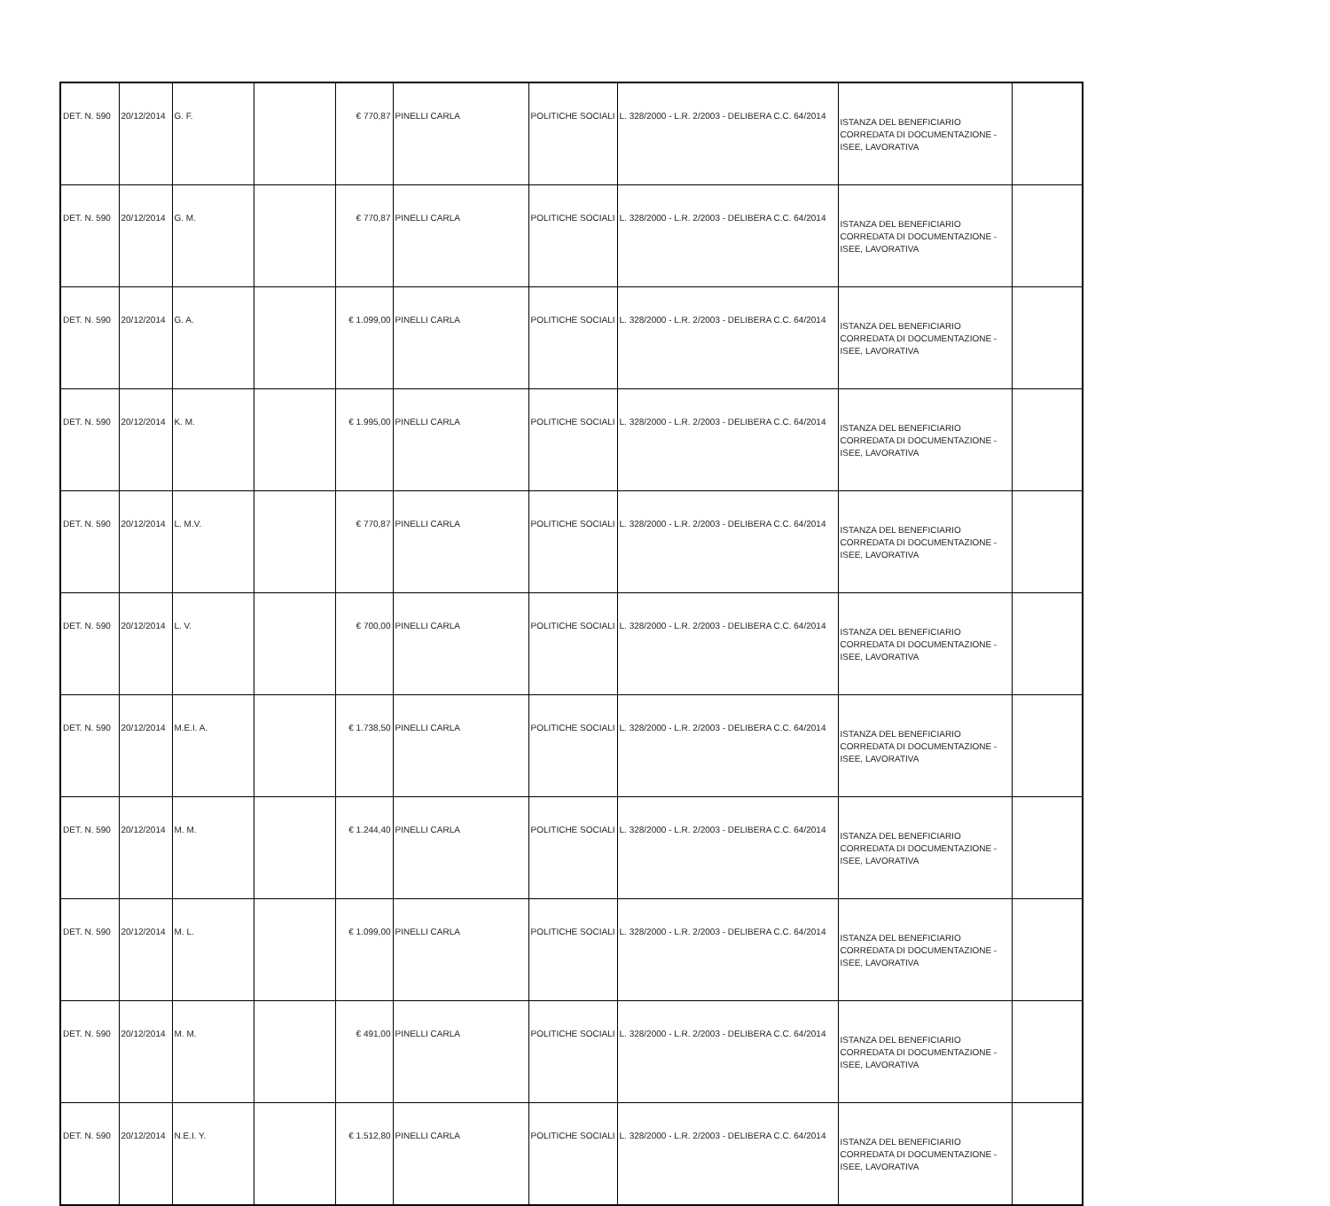| DET. N. 590 | 20/12/2014 | G. F. | | € 770,87 | PINELLI CARLA | POLITICHE SOCIALI | L. 328/2000 - L.R. 2/2003 - DELIBERA C.C. 64/2014 | ISTANZA DEL BENEFICIARIO CORREDATA DI DOCUMENTAZIONE - ISEE, LAVORATIVA | |
| DET. N. 590 | 20/12/2014 | G. M. | | € 770,87 | PINELLI CARLA | POLITICHE SOCIALI | L. 328/2000 - L.R. 2/2003 - DELIBERA C.C. 64/2014 | ISTANZA DEL BENEFICIARIO CORREDATA DI DOCUMENTAZIONE - ISEE, LAVORATIVA | |
| DET. N. 590 | 20/12/2014 | G. A. | | € 1.099,00 | PINELLI CARLA | POLITICHE SOCIALI | L. 328/2000 - L.R. 2/2003 - DELIBERA C.C. 64/2014 | ISTANZA DEL BENEFICIARIO CORREDATA DI DOCUMENTAZIONE - ISEE, LAVORATIVA | |
| DET. N. 590 | 20/12/2014 | K. M. | | € 1.995,00 | PINELLI CARLA | POLITICHE SOCIALI | L. 328/2000 - L.R. 2/2003 - DELIBERA C.C. 64/2014 | ISTANZA DEL BENEFICIARIO CORREDATA DI DOCUMENTAZIONE - ISEE, LAVORATIVA | |
| DET. N. 590 | 20/12/2014 | L. M.V. | | € 770,87 | PINELLI CARLA | POLITICHE SOCIALI | L. 328/2000 - L.R. 2/2003 - DELIBERA C.C. 64/2014 | ISTANZA DEL BENEFICIARIO CORREDATA DI DOCUMENTAZIONE - ISEE, LAVORATIVA | |
| DET. N. 590 | 20/12/2014 | L. V. | | € 700,00 | PINELLI CARLA | POLITICHE SOCIALI | L. 328/2000 - L.R. 2/2003 - DELIBERA C.C. 64/2014 | ISTANZA DEL BENEFICIARIO CORREDATA DI DOCUMENTAZIONE - ISEE, LAVORATIVA | |
| DET. N. 590 | 20/12/2014 | M.E.I. A. | | € 1.738,50 | PINELLI CARLA | POLITICHE SOCIALI | L. 328/2000 - L.R. 2/2003 - DELIBERA C.C. 64/2014 | ISTANZA DEL BENEFICIARIO CORREDATA DI DOCUMENTAZIONE - ISEE, LAVORATIVA | |
| DET. N. 590 | 20/12/2014 | M. M. | | € 1.244,40 | PINELLI CARLA | POLITICHE SOCIALI | L. 328/2000 - L.R. 2/2003 - DELIBERA C.C. 64/2014 | ISTANZA DEL BENEFICIARIO CORREDATA DI DOCUMENTAZIONE - ISEE, LAVORATIVA | |
| DET. N. 590 | 20/12/2014 | M. L. | | € 1.099,00 | PINELLI CARLA | POLITICHE SOCIALI | L. 328/2000 - L.R. 2/2003 - DELIBERA C.C. 64/2014 | ISTANZA DEL BENEFICIARIO CORREDATA DI DOCUMENTAZIONE - ISEE, LAVORATIVA | |
| DET. N. 590 | 20/12/2014 | M. M. | | € 491,00 | PINELLI CARLA | POLITICHE SOCIALI | L. 328/2000 - L.R. 2/2003 - DELIBERA C.C. 64/2014 | ISTANZA DEL BENEFICIARIO CORREDATA DI DOCUMENTAZIONE - ISEE, LAVORATIVA | |
| DET. N. 590 | 20/12/2014 | N.E.I. Y. | | € 1.512,80 | PINELLI CARLA | POLITICHE SOCIALI | L. 328/2000 - L.R. 2/2003 - DELIBERA C.C. 64/2014 | ISTANZA DEL BENEFICIARIO CORREDATA DI DOCUMENTAZIONE - ISEE, LAVORATIVA | |